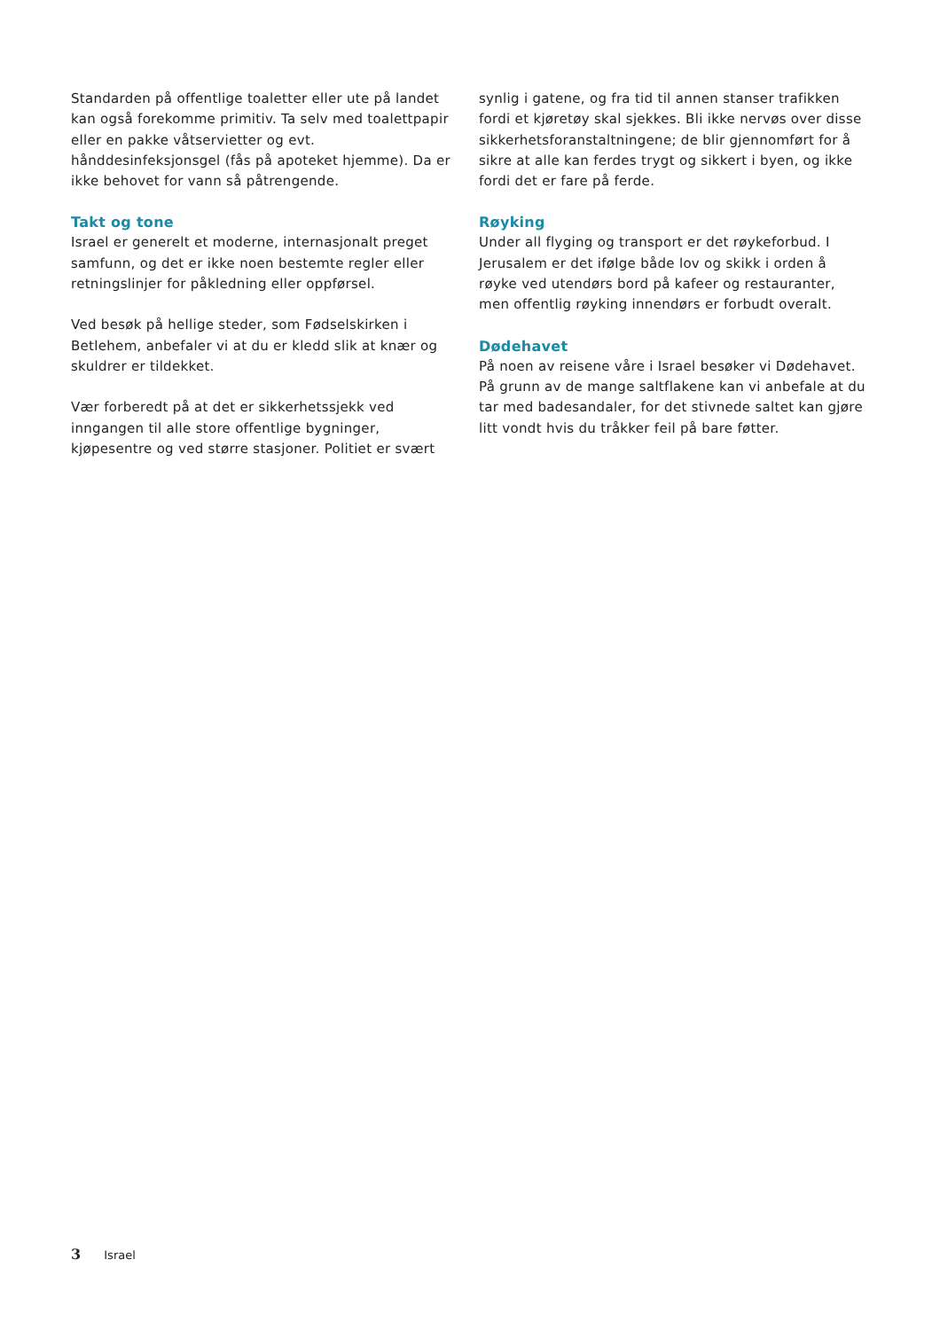Standarden på offentlige toaletter eller ute på landet kan også forekomme primitiv. Ta selv med toalettpapir eller en pakke våtservietter og evt. hånddesinfeksjonsgel (fås på apoteket hjemme). Da er ikke behovet for vann så påtrengende.
Takt og tone
Israel er generelt et moderne, internasjonalt preget samfunn, og det er ikke noen bestemte regler eller retningslinjer for påkledning eller oppførsel.
Ved besøk på hellige steder, som Fødselskirken i Betlehem, anbefaler vi at du er kledd slik at knær og skuldrer er tildekket.
Vær forberedt på at det er sikkerhetssjekk ved inngangen til alle store offentlige bygninger, kjøpesentre og ved større stasjoner. Politiet er svært
synlig i gatene, og fra tid til annen stanser trafikken fordi et kjøretøy skal sjekkes. Bli ikke nervøs over disse sikkerhetsforanstaltningene; de blir gjennomført for å sikre at alle kan ferdes trygt og sikkert i byen, og ikke fordi det er fare på ferde.
Røyking
Under all flyging og transport er det røykeforbud. I Jerusalem er det ifølge både lov og skikk i orden å røyke ved utendørs bord på kafeer og restauranter, men offentlig røyking innendørs er forbudt overalt.
Dødehavet
På noen av reisene våre i Israel besøker vi Dødehavet. På grunn av de mange saltflakene kan vi anbefale at du tar med badesandaler, for det stivnede saltet kan gjøre litt vondt hvis du tråkker feil på bare føtter.
3 Israel